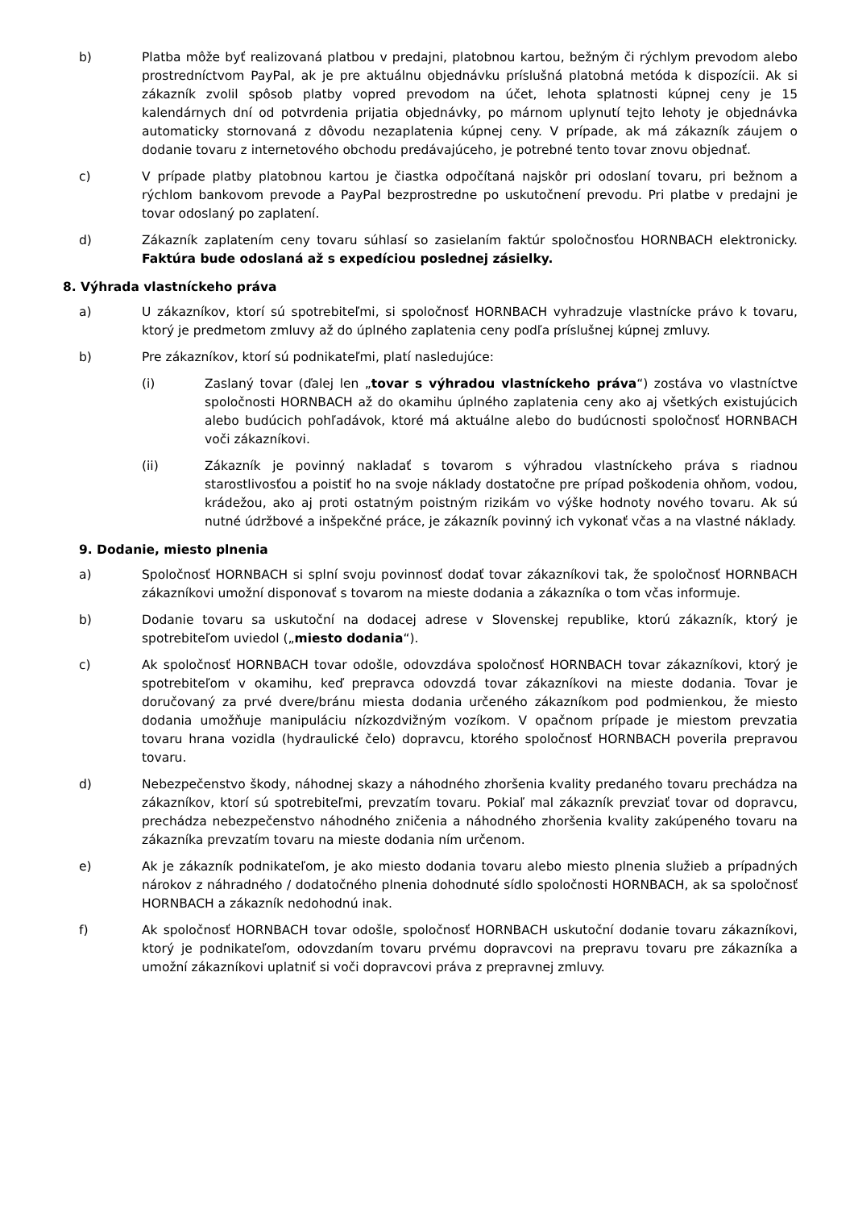b) Platba môže byť realizovaná platbou v predajni, platobnou kartou, bežným či rýchlym prevodom alebo prostredníctvom PayPal, ak je pre aktuálnu objednávku príslušná platobná metóda k dispozícii. Ak si zákazník zvolil spôsob platby vopred prevodom na účet, lehota splatnosti kúpnej ceny je 15 kalendárnych dní od potvrdenia prijatia objednávky, po márnom uplynutí tejto lehoty je objednávka automaticky stornovaná z dôvodu nezaplatenia kúpnej ceny. V prípade, ak má zákazník záujem o dodanie tovaru z internetového obchodu predávajúceho, je potrebné tento tovar znovu objednať.
c) V prípade platby platobnou kartou je čiastka odpočítaná najskôr pri odoslaní tovaru, pri bežnom a rýchlom bankovom prevode a PayPal bezprostredne po uskutočnení prevodu. Pri platbe v predajni je tovar odoslaný po zaplatení.
d) Zákazník zaplatením ceny tovaru súhlasí so zasielaním faktúr spoločnosťou HORNBACH elektronicky. Faktúra bude odoslaná až s expedíciou poslednej zásielky.
8. Výhrada vlastníckeho práva
a) U zákazníkov, ktorí sú spotrebiteľmi, si spoločnosť HORNBACH vyhradzuje vlastnícke právo k tovaru, ktorý je predmetom zmluvy až do úplného zaplatenia ceny podľa príslušnej kúpnej zmluvy.
b) Pre zákazníkov, ktorí sú podnikateľmi, platí nasledujúce:
(i) Zaslaný tovar (ďalej len „tovar s výhradou vlastníckeho práva“) zostáva vo vlastníctve spoločnosti HORNBACH až do okamihu úplného zaplatenia ceny ako aj všetkých existujúcich alebo budúcich pohľadávok, ktoré má aktuálne alebo do budúcnosti spoločnosť HORNBACH voči zákazníkovi.
(ii) Zákazník je povinný nakladať s tovarom s výhradou vlastníckeho práva s riadnou starostlivosťou a poistiť ho na svoje náklady dostatočne pre prípad poškodenia ohňom, vodou, krádežou, ako aj proti ostatným poistným rizikám vo výške hodnoty nového tovaru. Ak sú nutné údržbové a inšpekčné práce, je zákazník povinný ich vykonať včas a na vlastné náklady.
9. Dodanie, miesto plnenia
a) Spoločnosť HORNBACH si splní svoju povinnosť dodať tovar zákazníkovi tak, že spoločnosť HORNBACH zákazníkovi umožní disponovať s tovarom na mieste dodania a zákazníka o tom včas informuje.
b) Dodanie tovaru sa uskutoční na dodacej adrese v Slovenskej republike, ktorú zákazník, ktorý je spotrebiteľom uviedol („miesto dodania“).
c) Ak spoločnosť HORNBACH tovar odošle, odovzdáva spoločnosť HORNBACH tovar zákazníkovi, ktorý je spotrebiteľom v okamihu, keď prepravca odovzdá tovar zákazníkovi na mieste dodania. Tovar je doručovaný za prvé dvere/bránu miesta dodania určeného zákazníkom pod podmienkou, že miesto dodania umožňuje manipuláciu nízkozdvižným vozíkom. V opačnom prípade je miestom prevzatia tovaru hrana vozidla (hydraulické čelo) dopravcu, ktorého spoločnosť HORNBACH poverila prepravou tovaru.
d) Nebezpečenstvo škody, náhodnej skazy a náhodného zhoršenia kvality predaného tovaru prechádza na zákazníkov, ktorí sú spotrebiteľmi, prevzatím tovaru. Pokiaľ mal zákazník prevziať tovar od dopravcu, prechádza nebezpečenstvo náhodného zničenia a náhodného zhoršenia kvality zakúpeného tovaru na zákazníka prevzatím tovaru na mieste dodania ním určenom.
e) Ak je zákazník podnikateľom, je ako miesto dodania tovaru alebo miesto plnenia služieb a prípadných nárokov z náhradného / dodatočného plnenia dohodnuté sídlo spoločnosti HORNBACH, ak sa spoločnosť HORNBACH a zákazník nedohodnú inak.
f) Ak spoločnosť HORNBACH tovar odošle, spoločnosť HORNBACH uskutoční dodanie tovaru zákazníkovi, ktorý je podnikateľom, odovzdaním tovaru prvému dopravcovi na prepravu tovaru pre zákazníka a umožní zákazníkovi uplatniť si voči dopravcovi práva z prepravnej zmluvy.